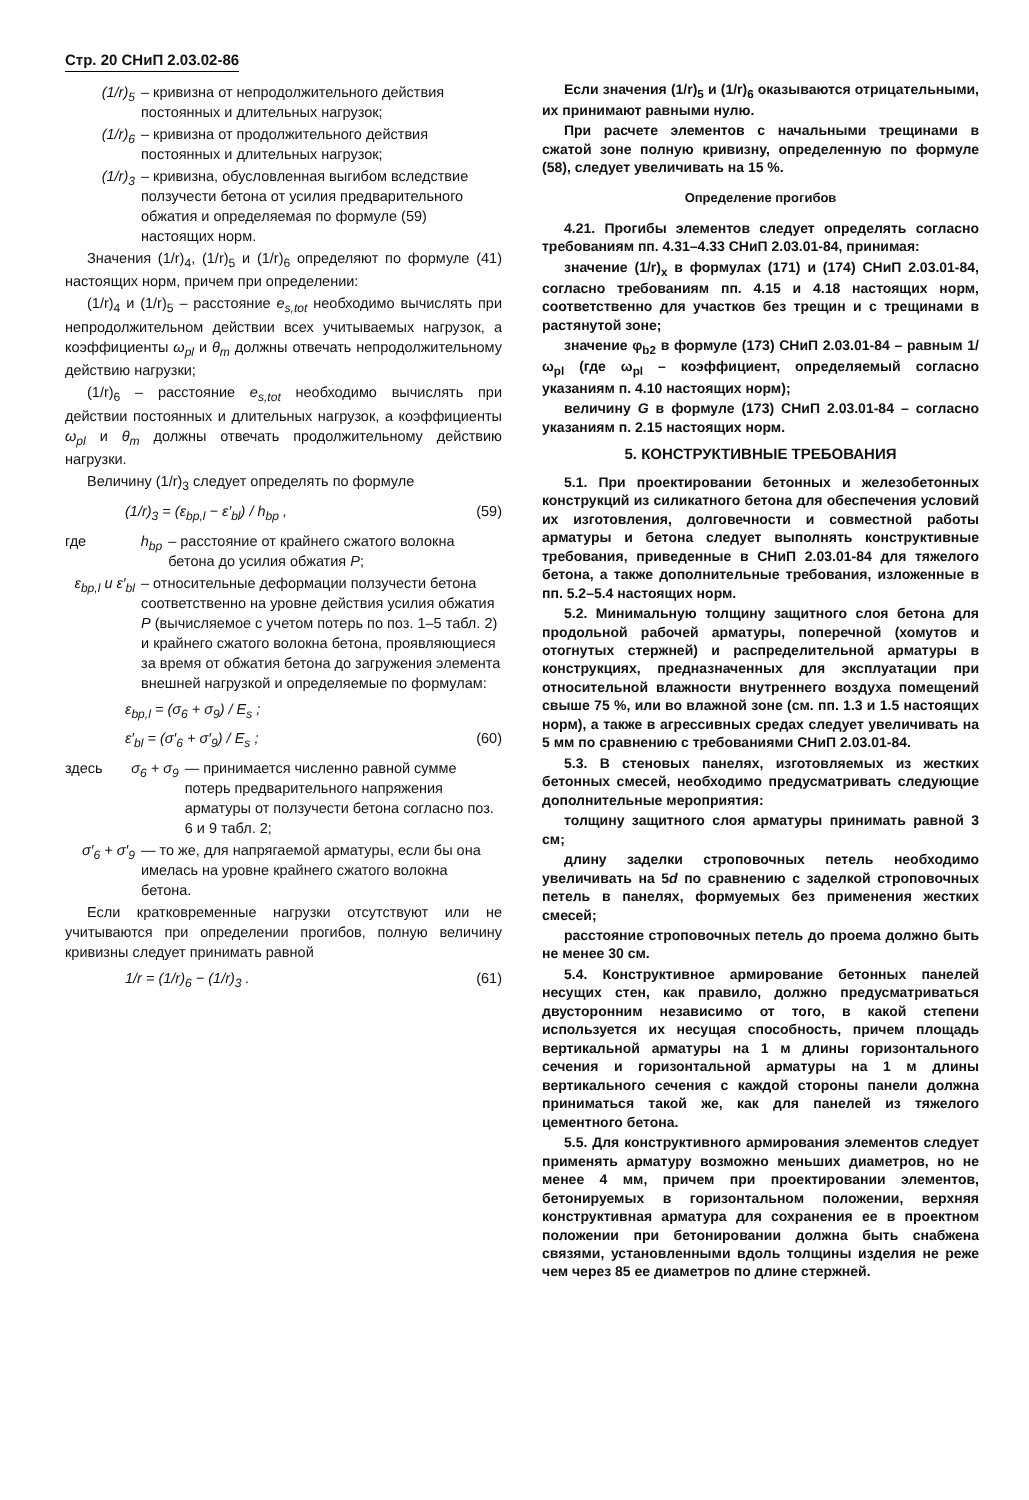Стр. 20 СНиП 2.03.02-86
(1/r)<sub>5</sub> – кривизна от непродолжительного действия постоянных и длительных нагрузок;
(1/r)<sub>6</sub> – кривизна от продолжительного действия постоянных и длительных нагрузок;
(1/r)<sub>3</sub> – кривизна, обусловленная выгибом вследствие ползучести бетона от усилия предварительного обжатия и определяемая по формуле (59) настоящих норм.
Значения (1/r)<sub>4</sub>, (1/r)<sub>5</sub> и (1/r)<sub>6</sub> определяют по формуле (41) настоящих норм, причем при определении:
(1/r)<sub>4</sub> и (1/r)<sub>5</sub> – расстояние e<sub>s,tot</sub> необходимо вычислять при непродолжительном действии всех учитываемых нагрузок, а коэффициенты ω<sub>pl</sub> и θ<sub>m</sub> должны отвечать непродолжительному действию нагрузки;
(1/r)<sub>6</sub> – расстояние e<sub>s,tot</sub> необходимо вычислять при действии постоянных и длительных нагрузок, а коэффициенты ω<sub>pl</sub> и θ<sub>m</sub> должны отвечать продолжительному действию нагрузки.
Величину (1/r)<sub>3</sub> следует определять по формуле
(1/r)<sub>3</sub> = (ε<sub>bp,l</sub> − ε′<sub>bl</sub>) / h<sub>bp</sub> , (59)
где h<sub>bp</sub> – расстояние от крайнего сжатого волокна бетона до усилия обжатия P;
ε<sub>bp,l</sub> и ε′<sub>bl</sub> – относительные деформации ползучести бетона соответственно на уровне действия усилия обжатия P (вычисляемое с учетом потерь по поз. 1–5 табл. 2) и крайнего сжатого волокна бетона, проявляющиеся за время от обжатия бетона до загружения элемента внешней нагрузкой и определяемые по формулам:
ε<sub>bp,l</sub> = (σ<sub>6</sub> + σ<sub>9</sub>) / E<sub>s</sub> ;
ε′<sub>bl</sub> = (σ′<sub>6</sub> + σ′<sub>9</sub>) / E<sub>s</sub> ; (60)
здесь σ<sub>6</sub> + σ<sub>9</sub> — принимается численно равной сумме потерь предварительного напряжения арматуры от ползучести бетона согласно поз. 6 и 9 табл. 2;
σ′<sub>6</sub> + σ′<sub>9</sub> — то же, для напрягаемой арматуры, если бы она имелась на уровне крайнего сжатого волокна бетона.
Если кратковременные нагрузки отсутствуют или не учитываются при определении прогибов, полную величину кривизны следует принимать равной
1/r = (1/r)<sub>6</sub> − (1/r)<sub>3</sub> . (61)
Если значения (1/r)<sub>5</sub> и (1/r)<sub>6</sub> оказываются отрицательными, их принимают равными нулю.
При расчете элементов с начальными трещинами в сжатой зоне полную кривизну, определенную по формуле (58), следует увеличивать на 15 %.
Определение прогибов
4.21. Прогибы элементов следует определять согласно требованиям пп. 4.31–4.33 СНиП 2.03.01-84, принимая:
значение (1/r)<sub>x</sub> в формулах (171) и (174) СНиП 2.03.01-84, согласно требованиям пп. 4.15 и 4.18 настоящих норм, соответственно для участков без трещин и с трещинами в растянутой зоне;
значение φ<sub>b2</sub> в формуле (173) СНиП 2.03.01-84 – равным 1/ω<sub>pl</sub> (где ω<sub>pl</sub> – коэффициент, определяемый согласно указаниям п. 4.10 настоящих норм);
величину G в формуле (173) СНиП 2.03.01-84 – согласно указаниям п. 2.15 настоящих норм.
5. КОНСТРУКТИВНЫЕ ТРЕБОВАНИЯ
5.1. При проектировании бетонных и железобетонных конструкций из силикатного бетона для обеспечения условий их изготовления, долговечности и совместной работы арматуры и бетона следует выполнять конструктивные требования, приведенные в СНиП 2.03.01-84 для тяжелого бетона, а также дополнительные требования, изложенные в пп. 5.2–5.4 настоящих норм.
5.2. Минимальную толщину защитного слоя бетона для продольной рабочей арматуры, поперечной (хомутов и отогнутых стержней) и распределительной арматуры в конструкциях, предназначенных для эксплуатации при относительной влажности внутреннего воздуха помещений свыше 75 %, или во влажной зоне (см. пп. 1.3 и 1.5 настоящих норм), а также в агрессивных средах следует увеличивать на 5 мм по сравнению с требованиями СНиП 2.03.01-84.
5.3. В стеновых панелях, изготовляемых из жестких бетонных смесей, необходимо предусматривать следующие дополнительные мероприятия:
толщину защитного слоя арматуры принимать равной 3 см;
длину заделки строповочных петель необходимо увеличивать на 5d по сравнению с заделкой строповочных петель в панелях, формуемых без применения жестких смесей;
расстояние строповочных петель до проема должно быть не менее 30 см.
5.4. Конструктивное армирование бетонных панелей несущих стен, как правило, должно предусматриваться двусторонним независимо от того, в какой степени используется их несущая способность, причем площадь вертикальной арматуры на 1 м длины горизонтального сечения и горизонтальной арматуры на 1 м длины вертикального сечения с каждой стороны панели должна приниматься такой же, как для панелей из тяжелого цементного бетона.
5.5. Для конструктивного армирования элементов следует применять арматуру возможно меньших диаметров, но не менее 4 мм, причем при проектировании элементов, бетонируемых в горизонтальном положении, верхняя конструктивная арматура для сохранения ее в проектном положении при бетонировании должна быть снабжена связями, установленными вдоль толщины изделия не реже чем через 85 ее диаметров по длине стержней.